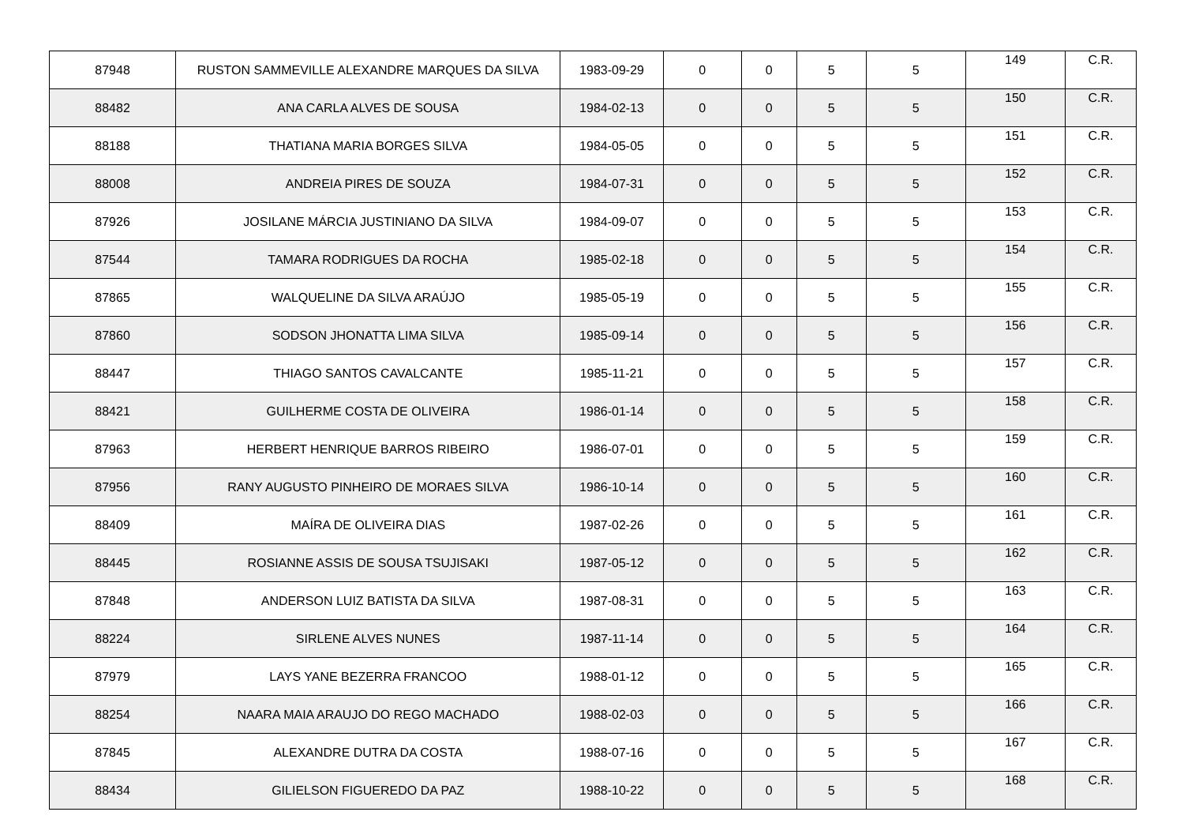| 87948 | RUSTON SAMMEVILLE ALEXANDRE MARQUES DA SILVA | 1983-09-29 | 0 | 0 | 5 | 5 | 149 | C.R. |
| 88482 | ANA CARLA ALVES DE SOUSA | 1984-02-13 | 0 | 0 | 5 | 5 | 150 | C.R. |
| 88188 | THATIANA MARIA BORGES SILVA | 1984-05-05 | 0 | 0 | 5 | 5 | 151 | C.R. |
| 88008 | ANDREIA PIRES DE SOUZA | 1984-07-31 | 0 | 0 | 5 | 5 | 152 | C.R. |
| 87926 | JOSILANE MÁRCIA JUSTINIANO DA SILVA | 1984-09-07 | 0 | 0 | 5 | 5 | 153 | C.R. |
| 87544 | TAMARA RODRIGUES DA ROCHA | 1985-02-18 | 0 | 0 | 5 | 5 | 154 | C.R. |
| 87865 | WALQUELINE DA SILVA ARAÚJO | 1985-05-19 | 0 | 0 | 5 | 5 | 155 | C.R. |
| 87860 | SODSON JHONATTA LIMA SILVA | 1985-09-14 | 0 | 0 | 5 | 5 | 156 | C.R. |
| 88447 | THIAGO SANTOS CAVALCANTE | 1985-11-21 | 0 | 0 | 5 | 5 | 157 | C.R. |
| 88421 | GUILHERME COSTA DE OLIVEIRA | 1986-01-14 | 0 | 0 | 5 | 5 | 158 | C.R. |
| 87963 | HERBERT HENRIQUE BARROS RIBEIRO | 1986-07-01 | 0 | 0 | 5 | 5 | 159 | C.R. |
| 87956 | RANY AUGUSTO PINHEIRO DE MORAES SILVA | 1986-10-14 | 0 | 0 | 5 | 5 | 160 | C.R. |
| 88409 | MAÍRA DE OLIVEIRA DIAS | 1987-02-26 | 0 | 0 | 5 | 5 | 161 | C.R. |
| 88445 | ROSIANNE ASSIS DE SOUSA TSUJISAKI | 1987-05-12 | 0 | 0 | 5 | 5 | 162 | C.R. |
| 87848 | ANDERSON LUIZ BATISTA DA SILVA | 1987-08-31 | 0 | 0 | 5 | 5 | 163 | C.R. |
| 88224 | SIRLENE ALVES NUNES | 1987-11-14 | 0 | 0 | 5 | 5 | 164 | C.R. |
| 87979 | LAYS YANE BEZERRA FRANCOO | 1988-01-12 | 0 | 0 | 5 | 5 | 165 | C.R. |
| 88254 | NAARA MAIA ARAUJO DO REGO MACHADO | 1988-02-03 | 0 | 0 | 5 | 5 | 166 | C.R. |
| 87845 | ALEXANDRE DUTRA DA COSTA | 1988-07-16 | 0 | 0 | 5 | 5 | 167 | C.R. |
| 88434 | GILIELSON FIGUEREDO DA PAZ | 1988-10-22 | 0 | 0 | 5 | 5 | 168 | C.R. |